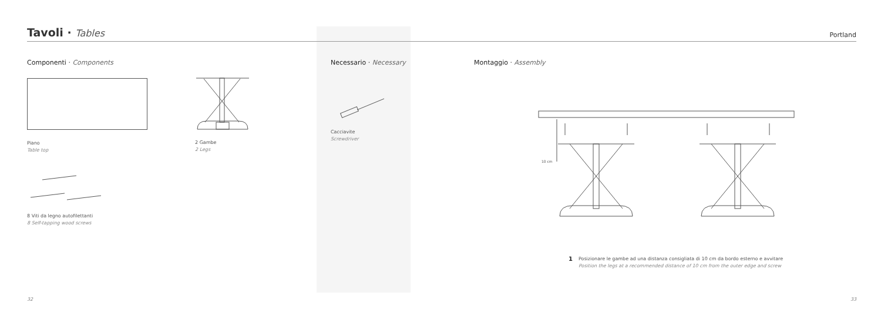Tavoli · Tables
Portland
Componenti · Components
Piano
Table top
2 Gambe
2 Legs
8 Viti da legno autofilettanti
8 Self-tapping wood screws
Necessario · Necessary
Cacciavite
Screwdriver
Montaggio · Assembly
10 cm
1 Posizionare le gambe ad una distanza consigliata di 10 cm da bordo esterno e avvitare
Position the legs at a recommended distance of 10 cm from the outer edge and screw
32 33